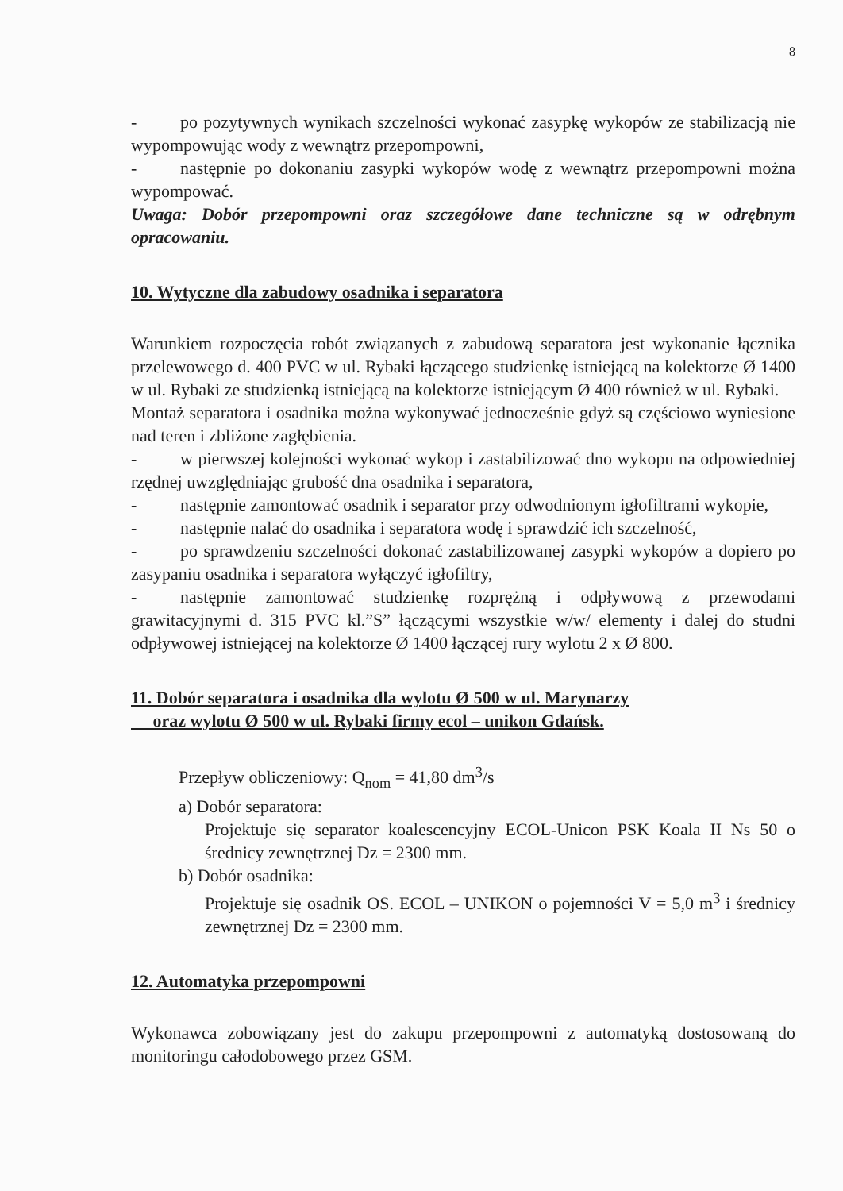8
- po pozytywnych wynikach szczelności wykonać zasypkę wykopów ze stabilizacją nie wypompowując wody z wewnątrz przepompowni,
- następnie po dokonaniu zasypki wykopów wodę z wewnątrz przepompowni można wypompować.
Uwaga: Dobór przepompowni oraz szczegółowe dane techniczne są w odrębnym opracowaniu.
10. Wytyczne dla zabudowy osadnika i separatora
Warunkiem rozpoczęcia robót związanych z zabudową separatora jest wykonanie łącznika przelewowego d. 400 PVC w ul. Rybaki łączącego studzienkę istniejącą na kolektorze Ø 1400 w ul. Rybaki ze studzienką istniejącą na kolektorze istniejącym Ø 400 również w ul. Rybaki.
Montaż separatora i osadnika można wykonywać jednocześnie gdyż są częściowo wyniesione nad teren i zbliżone zagłębienia.
- w pierwszej kolejności wykonać wykop i zastabilizować dno wykopu na odpowiedniej rzędnej uwzględniając grubość dna osadnika i separatora,
- następnie zamontować osadnik i separator przy odwodnionym igłofiltrami wykopie,
- następnie nalać do osadnika i separatora wodę i sprawdzić ich szczelność,
- po sprawdzeniu szczelności dokonać zastabilizowanej zasypki wykopów a dopiero po zasypaniu osadnika i separatora wyłączyć igłofiltry,
- następnie zamontować studzienkę rozprężną i odpływową z przewodami grawitacyjnymi d. 315 PVC kl.”S” łączącymi wszystkie w/w/ elementy i dalej do studni odpływowej istniejącej na kolektorze Ø 1400 łączącej rury wylotu 2 x Ø 800.
11. Dobór separatora i osadnika dla wylotu Ø 500 w ul. Marynarzy
oraz wylotu Ø 500 w ul. Rybaki firmy ecol – unikon Gdańsk.
Przepływ obliczeniowy: Q<sub>nom</sub> = 41,80 dm<sup>3</sup>/s
a) Dobór separatora:
Projektuje się separator koalescencyjny ECOL-Unicon PSK Koala II Ns 50 o średnicy zewnętrznej Dz = 2300 mm.
b) Dobór osadnika:
Projektuje się osadnik OS. ECOL – UNIKON o pojemności V = 5,0 m<sup>3</sup> i średnicy zewnętrznej Dz = 2300 mm.
12. Automatyka przepompowni
Wykonawca zobowiązany jest do zakupu przepompowni z automatyką dostosowaną do monitoringu całodobowego przez GSM.